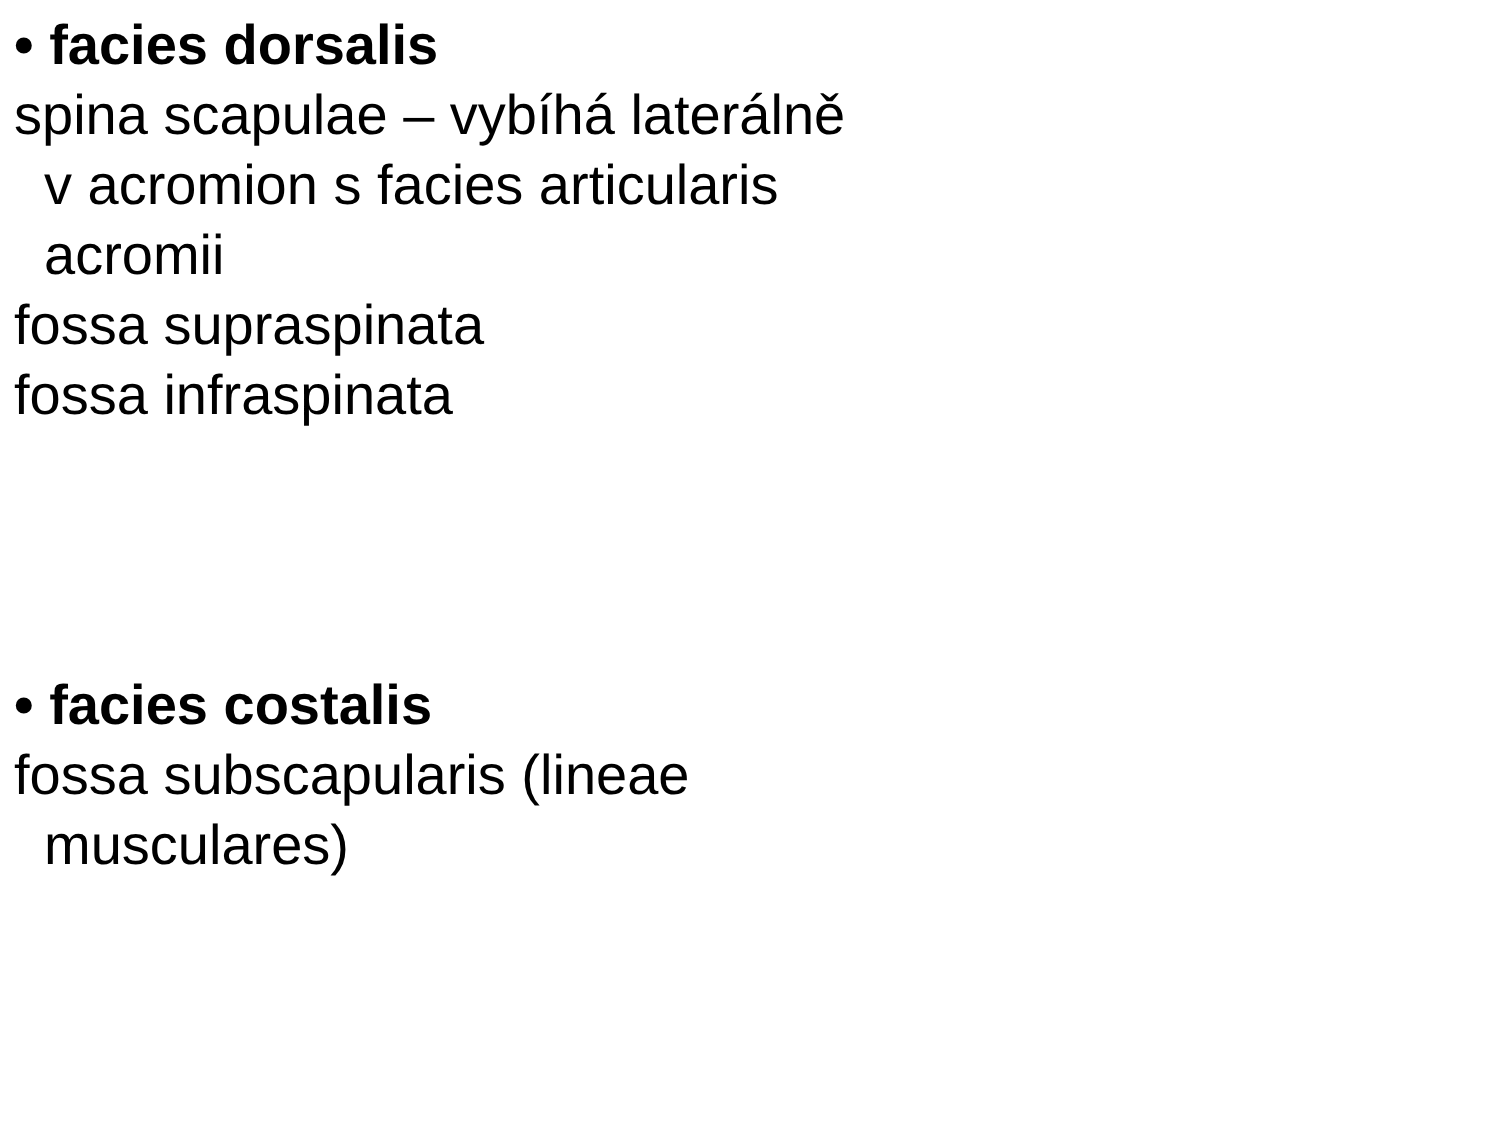• facies dorsalis
spina scapulae – vybíhá laterálně
v acromion s facies articularis
acromii
fossa supraspinata
fossa infraspinata
• facies costalis
fossa subscapularis (lineae
musculares)